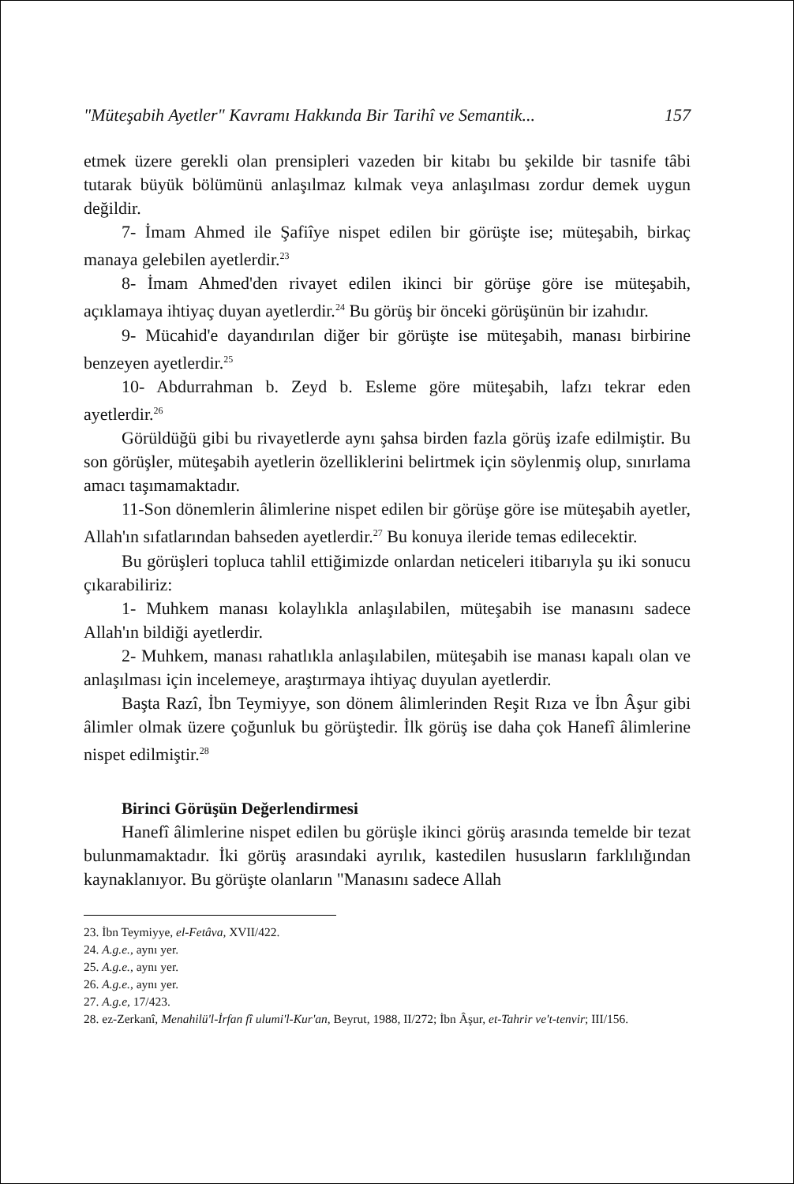"Müteşabih Ayetler" Kavramı Hakkında Bir Tarihî ve Semantik... 157
etmek üzere gerekli olan prensipleri vazeden bir kitabı bu şekilde bir tasnife tâbi tutarak büyük bölümünü anlaşılmaz kılmak veya anlaşılması zordur demek uygun değildir.
7- İmam Ahmed ile Şafiîye nispet edilen bir görüşte ise; müteşabih, birkaç manaya gelebilen ayetlerdir.<sup>23</sup>
8- İmam Ahmed'den rivayet edilen ikinci bir görüşe göre ise müteşabih, açıklamaya ihtiyaç duyan ayetlerdir.<sup>24</sup> Bu görüş bir önceki görüşünün bir izahıdır.
9- Mücahid'e dayandırılan diğer bir görüşte ise müteşabih, manası birbirine benzeyen ayetlerdir.<sup>25</sup>
10- Abdurrahman b. Zeyd b. Esleme göre müteşabih, lafzı tekrar eden ayetlerdir.<sup>26</sup>
Görüldüğü gibi bu rivayetlerde aynı şahsa birden fazla görüş izafe edilmiştir. Bu son görüşler, müteşabih ayetlerin özelliklerini belirtmek için söylenmiş olup, sınırlama amacı taşımamaktadır.
11-Son dönemlerin âlimlerine nispet edilen bir görüşe göre ise müteşabih ayetler, Allah'ın sıfatlarından bahseden ayetlerdir.<sup>27</sup> Bu konuya ileride temas edilecektir.
Bu görüşleri topluca tahlil ettiğimizde onlardan neticeleri itibarıyla şu iki sonucu çıkarabiliriz:
1- Muhkem manası kolaylıkla anlaşılabilen, müteşabih ise manasını sadece Allah'ın bildiği ayetlerdir.
2- Muhkem, manası rahatlıkla anlaşılabilen, müteşabih ise manası kapalı olan ve anlaşılması için incelemeye, araştırmaya ihtiyaç duyulan ayetlerdir.
Başta Razî, İbn Teymiyye, son dönem âlimlerinden Reşit Rıza ve İbn Âşur gibi âlimler olmak üzere çoğunluk bu görüştedir. İlk görüş ise daha çok Hanefî âlimlerine nispet edilmiştir.<sup>28</sup>
Birinci Görüşün Değerlendirmesi
Hanefî âlimlerine nispet edilen bu görüşle ikinci görüş arasında temelde bir tezat bulunmamaktadır. İki görüş arasındaki ayrılık, kastedilen hususların farklılığından kaynaklanıyor. Bu görüşte olanların "Manasını sadece Allah
23. İbn Teymiyye, el-Fetâva, XVII/422.
24. A.g.e., aynı yer.
25. A.g.e., aynı yer.
26. A.g.e., aynı yer.
27. A.g.e, 17/423.
28. ez-Zerkanî, Menahilü'l-İrfan fî ulumi'l-Kur'an, Beyrut, 1988, II/272; İbn Âşur, et-Tahrir ve't-tenvir; III/156.